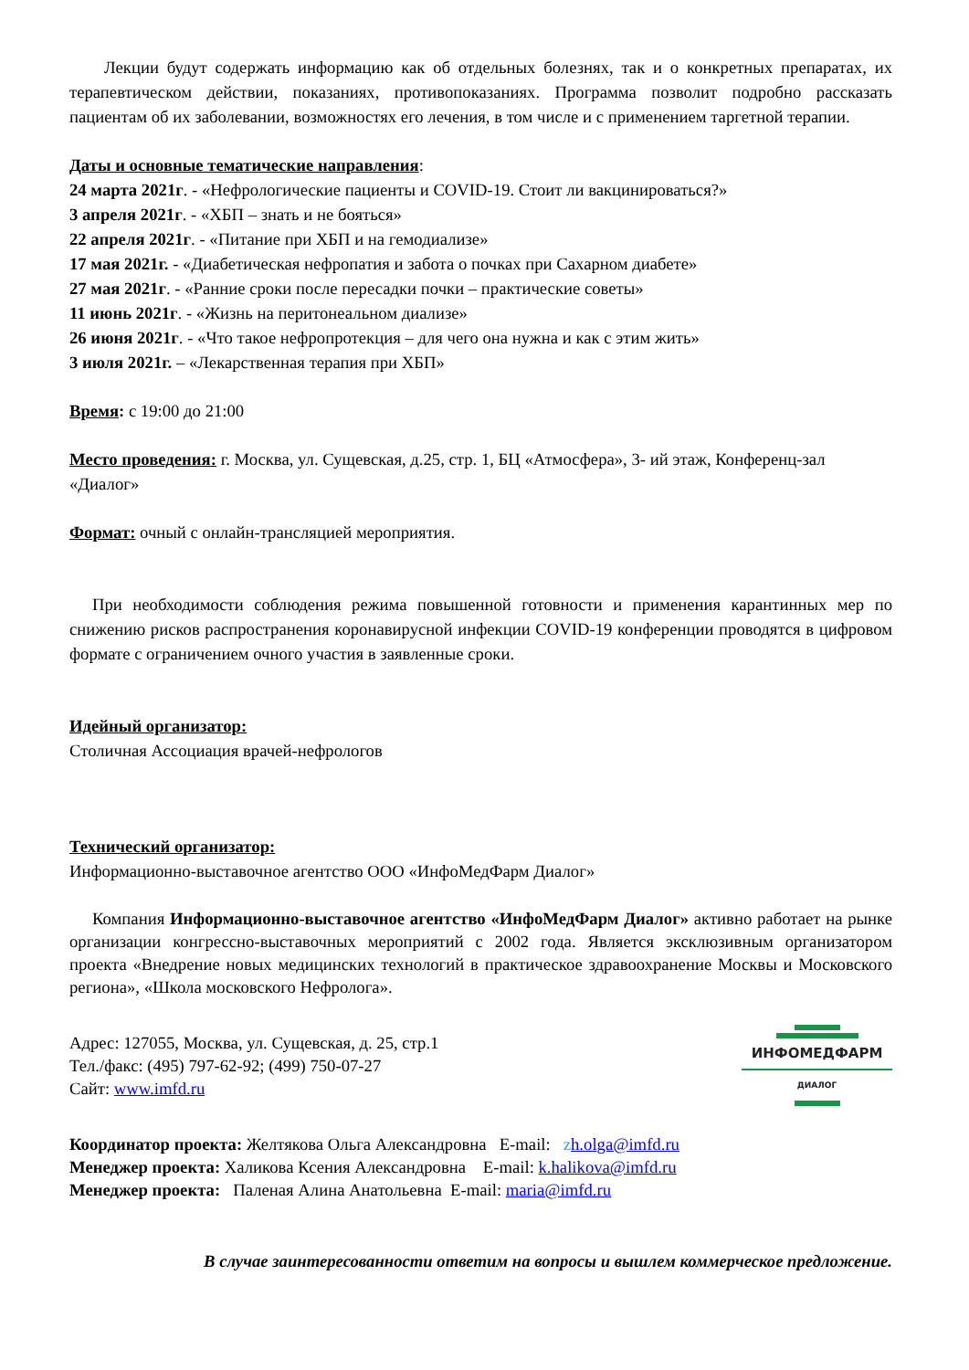Лекции будут содержать информацию как об отдельных болезнях, так и о конкретных препаратах, их терапевтическом действии, показаниях, противопоказаниях. Программа позволит подробно рассказать пациентам об их заболевании, возможностях его лечения, в том числе и с применением таргетной терапии.
Даты и основные тематические направления:
24 марта 2021г. - «Нефрологические пациенты и COVID-19. Стоит ли вакцинироваться?»
3 апреля 2021г. - «ХБП – знать и не бояться»
22 апреля 2021г. - «Питание при ХБП и на гемодиализе»
17 мая 2021г. - «Диабетическая нефропатия и забота о почках при Сахарном диабете»
27 мая 2021г. - «Ранние сроки после пересадки почки – практические советы»
11 июнь 2021г. - «Жизнь на перитонеальном диализе»
26 июня 2021г. - «Что такое нефропротекция – для чего она нужна и как с этим жить»
3 июля 2021г. – «Лекарственная терапия при ХБП»
Время: с 19:00 до 21:00
Место проведения: г. Москва, ул. Сущевская, д.25, стр. 1, БЦ «Атмосфера», 3- ий этаж, Конференц-зал «Диалог»
Формат: очный с онлайн-трансляцией мероприятия.
При необходимости соблюдения режима повышенной готовности и применения карантинных мер по снижению рисков распространения коронавирусной инфекции COVID-19 конференции проводятся в цифровом формате с ограничением очного участия в заявленные сроки.
Идейный организатор:
Столичная Ассоциация врачей-нефрологов
Технический организатор:
Информационно-выставочное агентство ООО «ИнфоМедФарм Диалог»
Компания Информационно-выставочное агентство «ИнфоМедФарм Диалог» активно работает на рынке организации конгрессно-выставочных мероприятий с 2002 года. Является эксклюзивным организатором проекта «Внедрение новых медицинских технологий в практическое здравоохранение Москвы и Московского региона», «Школа московского Нефролога».
Адрес: 127055, Москва, ул. Сущевская, д. 25, стр.1
Тел./факс: (495) 797-62-92; (499) 750-07-27
Сайт: www.imfd.ru
ИНФОМЕДФАРМ
ДИАЛОГ
Координатор проекта: Желтякова Ольга Александровна E-mail: zh.olga@imfd.ru
Менеджер проекта: Халикова Ксения Александровна E-mail: k.halikova@imfd.ru
Менеджер проекта: Паленая Алина Анатольевна E-mail: maria@imfd.ru
В случае заинтересованности ответим на вопросы и вышлем коммерческое предложение.